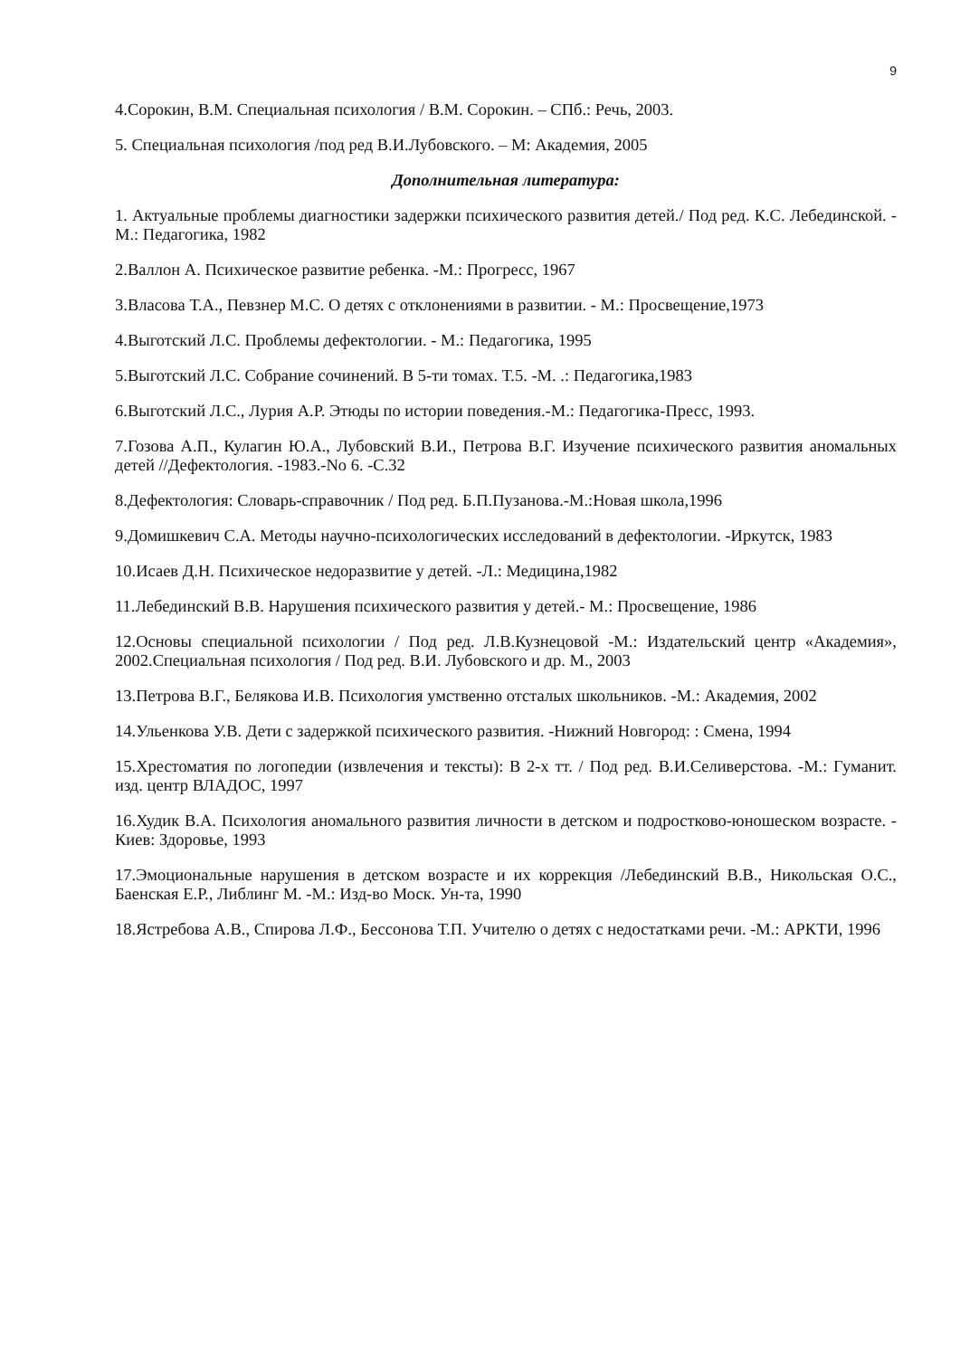9
4.Сорокин, В.М. Специальная психология / В.М. Сорокин. – СПб.: Речь, 2003.
5. Специальная психология /под ред В.И.Лубовского. – М: Академия, 2005
Дополнительная литература:
1. Актуальные проблемы диагностики задержки психического развития детей./ Под ред. К.С. Лебединской. - М.: Педагогика, 1982
2.Валлон А. Психическое развитие ребенка. -М.: Прогресс, 1967
3.Власова Т.А., Певзнер М.С. О детях с отклонениями в развитии. - М.: Просвещение,1973
4.Выготский Л.С. Проблемы дефектологии. - М.: Педагогика, 1995
5.Выготский Л.С. Собрание сочинений. В 5-ти томах. Т.5. -М. .: Педагогика,1983
6.Выготский Л.С., Лурия А.Р. Этюды по истории поведения.-М.: Педагогика-Пресс, 1993.
7.Гозова А.П., Кулагин Ю.А., Лубовский В.И., Петрова В.Г. Изучение психического развития аномальных детей //Дефектология. -1983.-No 6. -С.32
8.Дефектология: Словарь-справочник / Под ред. Б.П.Пузанова.-М.:Новая школа,1996
9.Домишкевич С.А. Методы научно-психологических исследований в дефектологии. -Иркутск, 1983
10.Исаев Д.Н. Психическое недоразвитие у детей. -Л.: Медицина,1982
11.Лебединский В.В. Нарушения психического развития у детей.- М.: Просвещение, 1986
12.Основы специальной психологии / Под ред. Л.В.Кузнецовой -М.: Издательский центр «Академия», 2002.Специальная психология / Под ред. В.И. Лубовского и др. М., 2003
13.Петрова В.Г., Белякова И.В. Психология умственно отсталых школьников. -М.: Академия, 2002
14.Ульенкова У.В. Дети с задержкой психического развития. -Нижний Новгород: : Смена, 1994
15.Хрестоматия по логопедии (извлечения и тексты): В 2-х тт. / Под ред. В.И.Селиверстова. -М.: Гуманит. изд. центр ВЛАДОС, 1997
16.Худик В.А. Психология аномального развития личности в детском и подростково-юношеском возрасте. - Киев: Здоровье, 1993
17.Эмоциональные нарушения в детском возрасте и их коррекция /Лебединский В.В., Никольская О.С., Баенская Е.Р., Либлинг М. -М.: Изд-во Моск. Ун-та, 1990
18.Ястребова А.В., Спирова Л.Ф., Бессонова Т.П. Учителю о детях с недостатками речи. -М.: АРКТИ, 1996